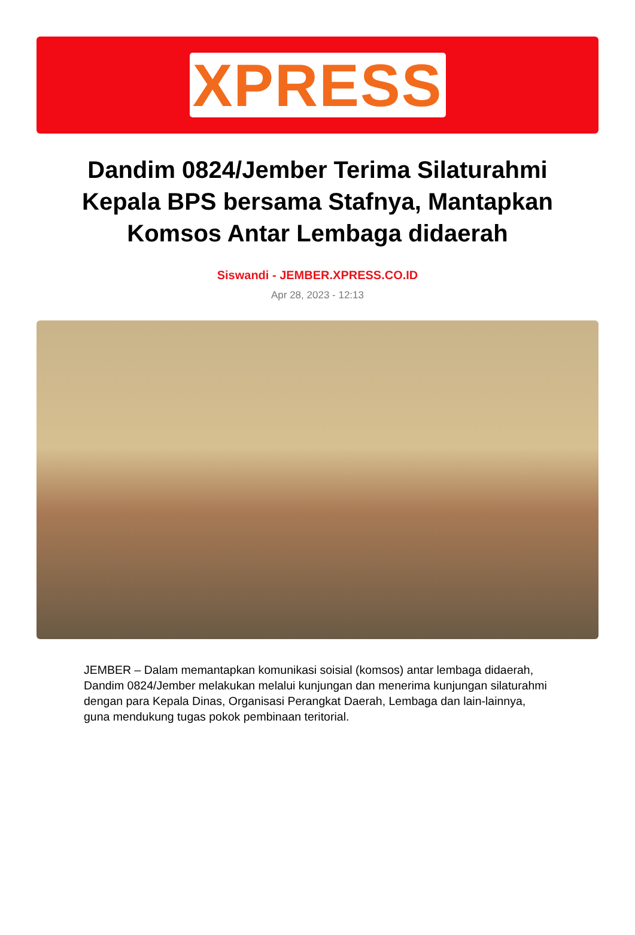XPRESS
Dandim 0824/Jember Terima Silaturahmi Kepala BPS bersama Stafnya, Mantapkan Komsos Antar Lembaga didaerah
Siswandi - JEMBER.XPRESS.CO.ID
Apr 28, 2023 - 12:13
JEMBER – Dalam memantapkan komunikasi soisial (komsos) antar lembaga didaerah, Dandim 0824/Jember melakukan melalui kunjungan dan menerima kunjungan silaturahmi dengan para Kepala Dinas, Organisasi Perangkat Daerah, Lembaga dan lain-lainnya, guna mendukung tugas pokok pembinaan teritorial.